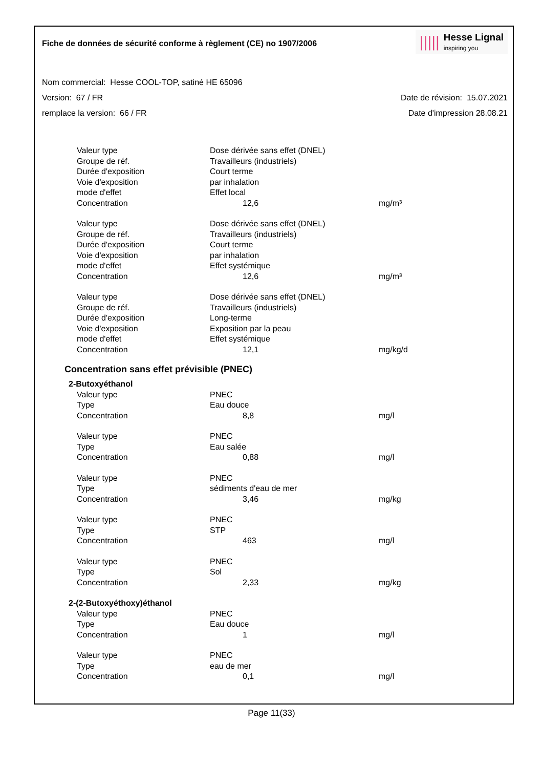Fiche de données de sécurité conforme à règlement (CE) no 1907/2006
|||||
Hesse Lignal
inspiring you
Nom commercial: Hesse COOL-TOP, satiné HE 65096
Version: 67 / FR Date de révision: 15.07.2021
remplace la version: 66 / FR Date d'impression 28.08.21
| Valeur type | Dose dérivée sans effet (DNEL) | |
| Groupe de réf. | Travailleurs (industriels) | |
| Durée d'exposition | Court terme | |
| Voie d'exposition | par inhalation | |
| mode d'effet | Effet local | |
| Concentration | 12,6 | mg/m³ |
| Valeur type | Dose dérivée sans effet (DNEL) | |
| Groupe de réf. | Travailleurs (industriels) | |
| Durée d'exposition | Court terme | |
| Voie d'exposition | par inhalation | |
| mode d'effet | Effet systémique | |
| Concentration | 12,6 | mg/m³ |
| Valeur type | Dose dérivée sans effet (DNEL) | |
| Groupe de réf. | Travailleurs (industriels) | |
| Durée d'exposition | Long-terme | |
| Voie d'exposition | Exposition par la peau | |
| mode d'effet | Effet systémique | |
| Concentration | 12,1 | mg/kg/d |
Concentration sans effet prévisible (PNEC)
| 2-Butoxyéthanol | | |
| Valeur type | PNEC | |
| Type | Eau douce | |
| Concentration | 8,8 | mg/l |
| Valeur type | PNEC | |
| Type | Eau salée | |
| Concentration | 0,88 | mg/l |
| Valeur type | PNEC | |
| Type | sédiments d'eau de mer | |
| Concentration | 3,46 | mg/kg |
| Valeur type | PNEC | |
| Type | STP | |
| Concentration | 463 | mg/l |
| Valeur type | PNEC | |
| Type | Sol | |
| Concentration | 2,33 | mg/kg |
| 2-(2-Butoxyéthoxy)éthanol | | |
| Valeur type | PNEC | |
| Type | Eau douce | |
| Concentration | 1 | mg/l |
| Valeur type | PNEC | |
| Type | eau de mer | |
| Concentration | 0,1 | mg/l |
Page 11(33)